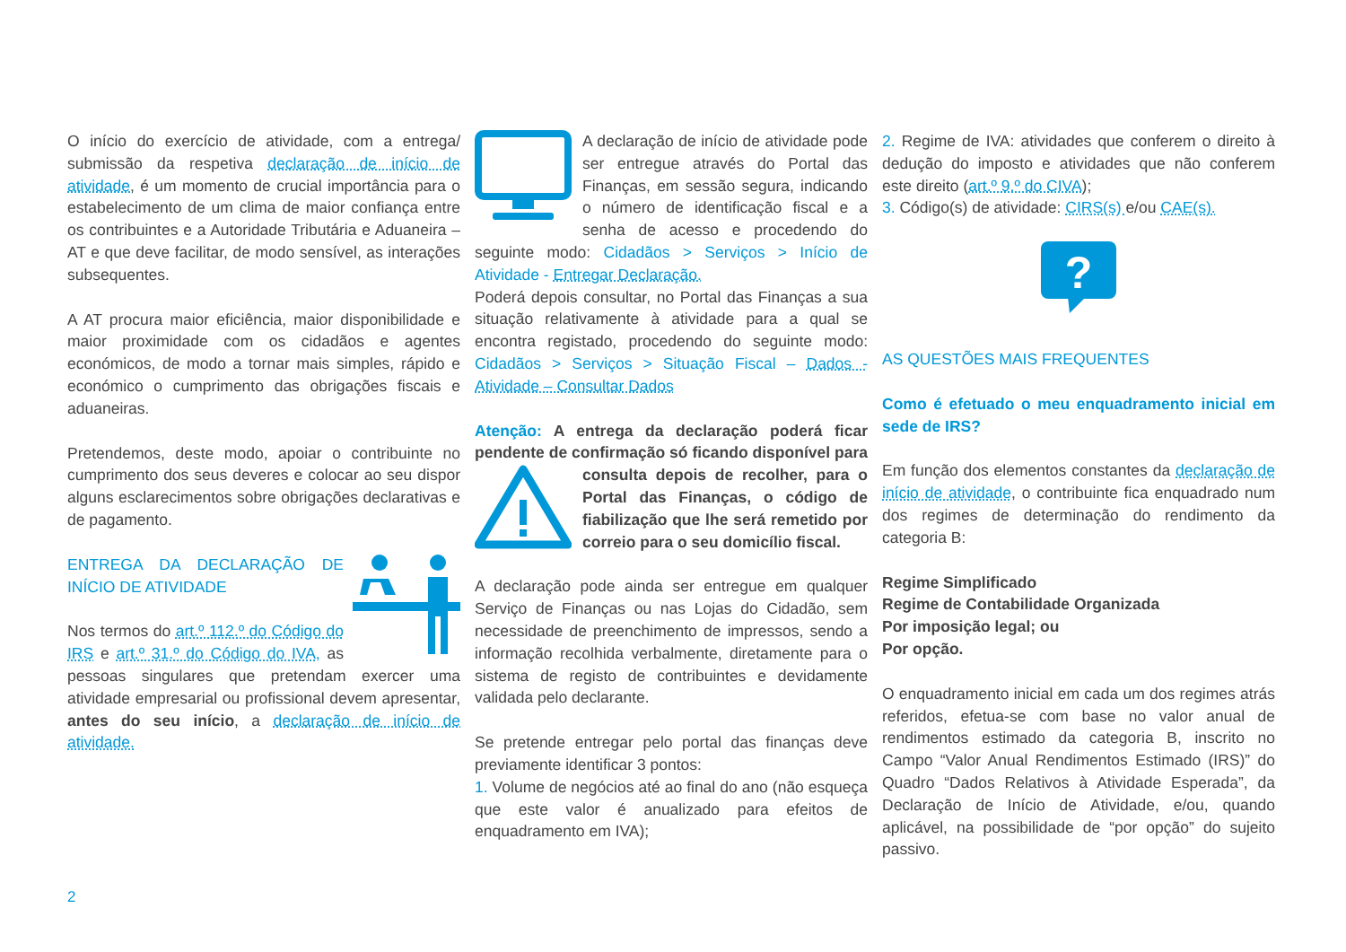O início do exercício de atividade, com a entrega/ submissão da respetiva declaração de início de atividade, é um momento de crucial importância para o estabelecimento de um clima de maior confiança entre os contribuintes e a Autoridade Tributária e Aduaneira – AT e que deve facilitar, de modo sensível, as interações subsequentes.
A AT procura maior eficiência, maior disponibilidade e maior proximidade com os cidadãos e agentes económicos, de modo a tornar mais simples, rápido e económico o cumprimento das obrigações fiscais e aduaneiras.
Pretendemos, deste modo, apoiar o contribuinte no cumprimento dos seus deveres e colocar ao seu dispor alguns esclarecimentos sobre obrigações declarativas e de pagamento.
ENTREGA DA DECLARAÇÃO DE INÍCIO DE ATIVIDADE
Nos termos do art.º 112.º do Código do IRS e art.º 31.º do Código do IVA, as pessoas singulares que pretendam exercer uma atividade empresarial ou profissional devem apresentar, antes do seu início, a declaração de início de atividade.
A declaração de início de atividade pode ser entregue através do Portal das Finanças, em sessão segura, indicando o número de identificação fiscal e a senha de acesso e procedendo do seguinte modo: Cidadãos > Serviços > Início de Atividade - Entregar Declaração.
Poderá depois consultar, no Portal das Finanças a sua situação relativamente à atividade para a qual se encontra registado, procedendo do seguinte modo: Cidadãos > Serviços > Situação Fiscal – Dados - Atividade – Consultar Dados
Atenção: A entrega da declaração poderá ficar pendente de confirmação só ficando disponível para consulta depois de recolher, para o Portal das Finanças, o código de fiabilização que lhe será remetido por correio para o seu domicílio fiscal.
A declaração pode ainda ser entregue em qualquer Serviço de Finanças ou nas Lojas do Cidadão, sem necessidade de preenchimento de impressos, sendo a informação recolhida verbalmente, diretamente para o sistema de registo de contribuintes e devidamente validada pelo declarante.
Se pretende entregar pelo portal das finanças deve previamente identificar 3 pontos:
1. Volume de negócios até ao final do ano (não esqueça que este valor é anualizado para efeitos de enquadramento em IVA);
2. Regime de IVA: atividades que conferem o direito à dedução do imposto e atividades que não conferem este direito (art.º 9.º do CIVA);
3. Código(s) de atividade: CIRS(s) e/ou CAE(s).
?
AS QUESTÕES MAIS FREQUENTES
Como é efetuado o meu enquadramento inicial em sede de IRS?
Em função dos elementos constantes da declaração de início de atividade, o contribuinte fica enquadrado num dos regimes de determinação do rendimento da categoria B:
Regime Simplificado
Regime de Contabilidade Organizada
Por imposição legal; ou
Por opção.
O enquadramento inicial em cada um dos regimes atrás referidos, efetua-se com base no valor anual de rendimentos estimado da categoria B, inscrito no Campo “Valor Anual Rendimentos Estimado (IRS)” do Quadro “Dados Relativos à Atividade Esperada”, da Declaração de Início de Atividade, e/ou, quando aplicável, na possibilidade de “por opção” do sujeito passivo.
2